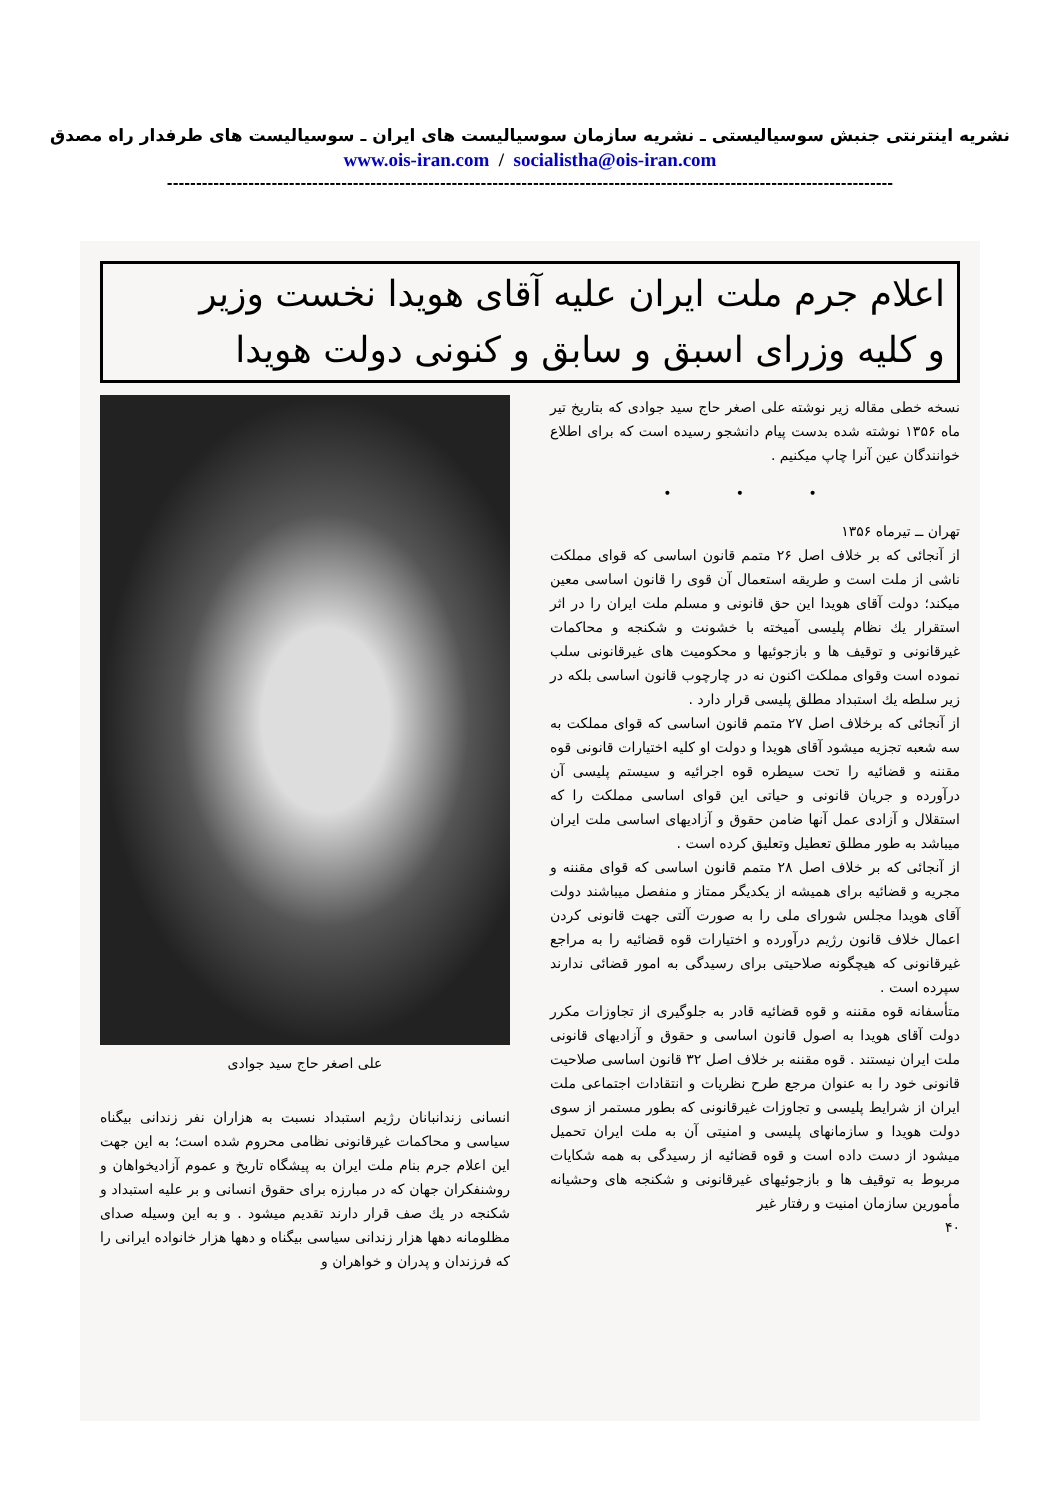نشریه اینترنتی جنبش سوسیالیستی ـ نشریه سازمان سوسیالیست های ایران ـ سوسیالیست های طرفدار راه مصدق
www.ois-iran.com / socialistha@ois-iran.com
-----------------------------------------------------------------------------------------------------------------------------
اعلام جرم ملت ایران علیه آقای هویدا نخست وزیر
و کلیه وزرای اسبق و سابق و کنونی دولت هویدا
نسخه خطی مقاله زیر نوشته علی اصغر حاج سید جوادی که بتاریخ تیر ماه ۱۳۵۶ نوشته شده بدست پیام دانشجو رسیده است که برای اطلاع خوانندگان عین آنرا چاپ میکنیم .
• • •
تهران ــ تیرماه ۱۳۵۶
از آنجائی که بر خلاف اصل ۲۶ متمم قانون اساسی که قوای مملکت ناشی از ملت است و طریقه استعمال آن قوی را قانون اساسی معین میکند؛ دولت آقای هویدا این حق قانونی و مسلم ملت ایران را در اثر استقرار یك نظام پلیسی آمیخته با خشونت و شکنجه و محاکمات غیرقانونی و توقیف ها و بازجوئیها و محکومیت های غیرقانونی سلب نموده است وقوای مملکت اکنون نه در چارچوب قانون اساسی بلکه در زیر سلطه یك استبداد مطلق پلیسی قرار دارد .
از آنجائی که برخلاف اصل ۲۷ متمم قانون اساسی که قوای مملکت به سه شعبه تجزیه میشود آقای هویدا و دولت او کلیه اختیارات قانونی قوه مقننه و قضائیه را تحت سیطره قوه اجرائیه و سیستم پلیسی آن درآورده و جریان قانونی و حیاتی این قوای اساسی مملکت را که استقلال و آزادی عمل آنها ضامن حقوق و آزادیهای اساسی ملت ایران میباشد به طور مطلق تعطیل وتعلیق کرده است .
از آنجائی که بر خلاف اصل ۲۸ متمم قانون اساسی که قوای مقننه و مجریه و قضائیه برای همیشه از یکدیگر ممتاز و منفصل میباشند دولت آقای هویدا مجلس شورای ملی را به صورت آلتی جهت قانونی کردن اعمال خلاف قانون رژیم درآورده و اختیارات قوه قضائیه را به مراجع غیرقانونی که هیچگونه صلاحیتی برای رسیدگی به امور قضائی ندارند سپرده است .
متأسفانه قوه مقننه و قوه قضائیه قادر به جلوگیری از تجاوزات مکرر دولت آقای هویدا به اصول قانون اساسی و حقوق و آزادیهای قانونی ملت ایران نیستند . قوه مقننه بر خلاف اصل ۳۲ قانون اساسی صلاحیت قانونی خود را به عنوان مرجع طرح نظریات و انتقادات اجتماعی ملت ایران از شرایط پلیسی و تجاوزات غیرقانونی که بطور مستمر از سوی دولت هویدا و سازمانهای پلیسی و امنیتی آن به ملت ایران تحمیل میشود از دست داده است و قوه قضائیه از رسیدگی به همه شکایات مربوط به توقیف ها و بازجوئیهای غیرقانونی و شکنجه های وحشیانه مأمورین سازمان امنیت و رفتار غیر
۴۰
علی اصغر حاج سید جوادی
انسانی زندانبانان رژیم استبداد نسبت به هزاران نفر زندانی بیگناه سیاسی و محاکمات غیرقانونی نظامی محروم شده است؛ به این جهت این اعلام جرم بنام ملت ایران به پیشگاه تاریخ و عموم آزادیخواهان و روشنفکران جهان که در مبارزه برای حقوق انسانی و بر علیه استبداد و شکنجه در یك صف قرار دارند تقدیم میشود . و به این وسیله صدای مظلومانه دهها هزار زندانی سیاسی بیگناه و دهها هزار خانواده ایرانی را که فرزندان و پدران و خواهران و